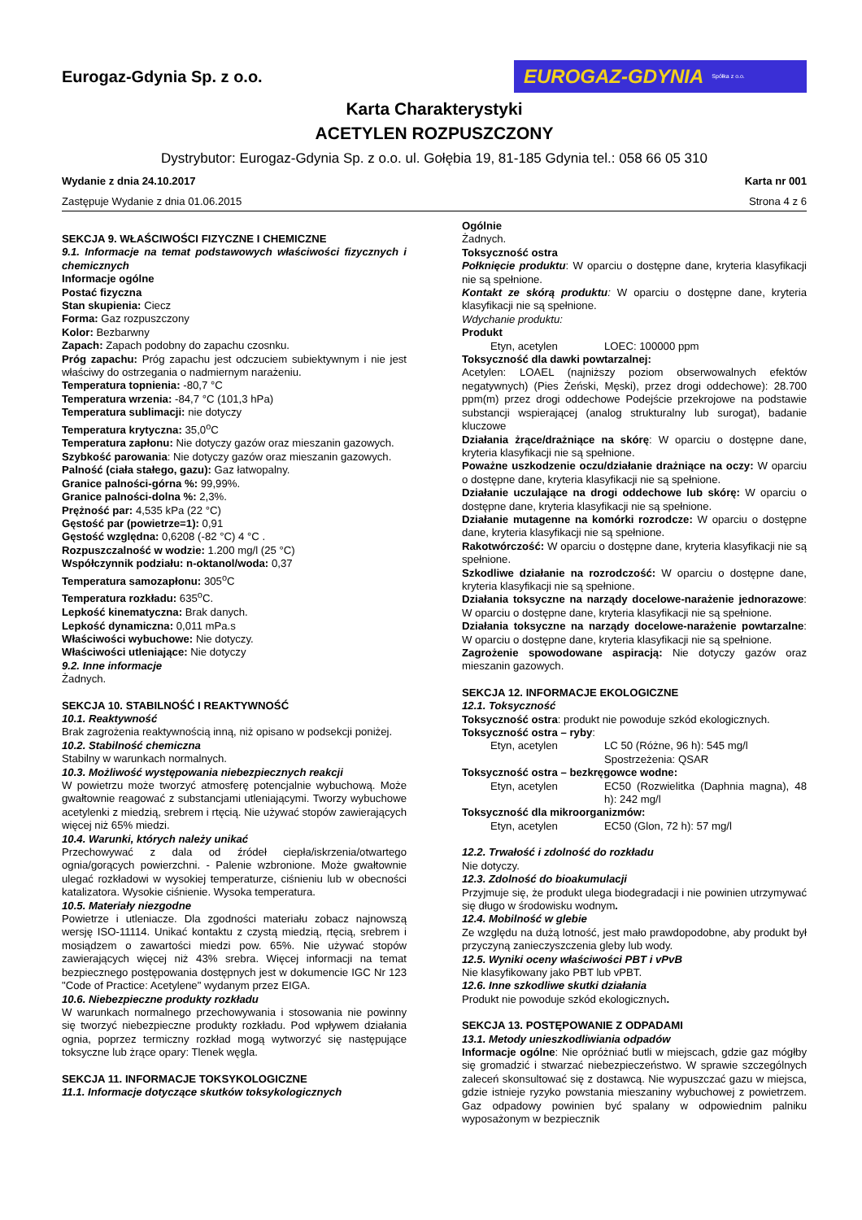Eurogaz-Gdynia Sp. z o.o.
EUROGAZ-GDYNIA Spółka z o.o.
Karta Charakterystyki
ACETYLEN ROZPUSZCZONY
Dystrybutor: Eurogaz-Gdynia Sp. z o.o. ul. Gołębia 19, 81-185 Gdynia tel.: 058 66 05 310
Wydanie z dnia 24.10.2017 Karta nr 001
Zastępuje Wydanie z dnia 01.06.2015 Strona 4 z 6
SEKCJA 9. WŁAŚCIWOŚCI FIZYCZNE I CHEMICZNE
9.1. Informacje na temat podstawowych właściwości fizycznych i chemicznych
Informacje ogólne
Postać fizyczna
Stan skupienia: Ciecz
Forma: Gaz rozpuszczony
Kolor: Bezbarwny
Zapach: Zapach podobny do zapachu czosnku.
Próg zapachu: Próg zapachu jest odczuciem subiektywnym i nie jest właściwy do ostrzegania o nadmiernym narażeniu.
Temperatura topnienia: -80,7 °C
Temperatura wrzenia: -84,7 °C (101,3 hPa)
Temperatura sublimacji: nie dotyczy
Temperatura krytyczna: 35,0<sup>o</sup>C
Temperatura zapłonu: Nie dotyczy gazów oraz mieszanin gazowych.
Szybkość parowania: Nie dotyczy gazów oraz mieszanin gazowych.
Palność (ciała stałego, gazu): Gaz łatwopalny.
Granice palności-górna %: 99,99%.
Granice palności-dolna %: 2,3%.
Prężność par: 4,535 kPa (22 °C)
Gęstość par (powietrze=1): 0,91
Gęstość względna: 0,6208 (-82 °C) 4 °C .
Rozpuszczalność w wodzie: 1.200 mg/l (25 °C)
Współczynnik podziału: n-oktanol/woda: 0,37
Temperatura samozapłonu: 305<sup>o</sup>C
Temperatura rozkładu: 635<sup>o</sup>C.
Lepkość kinematyczna: Brak danych.
Lepkość dynamiczna: 0,011 mPa.s
Właściwości wybuchowe: Nie dotyczy.
Właściwości utleniające: Nie dotyczy
9.2. Inne informacje
Żadnych.
SEKCJA 10. STABILNOŚĆ I REAKTYWNOŚĆ
10.1. Reaktywność
Brak zagrożenia reaktywnością inną, niż opisano w podsekcji poniżej.
10.2. Stabilność chemiczna
Stabilny w warunkach normalnych.
10.3. Możliwość występowania niebezpiecznych reakcji
W powietrzu może tworzyć atmosferę potencjalnie wybuchową. Może gwałtownie reagować z substancjami utleniającymi. Tworzy wybuchowe acetylenki z miedzią, srebrem i rtęcią. Nie używać stopów zawierających więcej niż 65% miedzi.
10.4. Warunki, których należy unikać
Przechowywać z dala od źródeł ciepła/iskrzenia/otwartego ognia/gorących powierzchni. - Palenie wzbronione. Może gwałtownie ulegać rozkładowi w wysokiej temperaturze, ciśnieniu lub w obecności katalizatora. Wysokie ciśnienie. Wysoka temperatura.
10.5. Materiały niezgodne
Powietrze i utleniacze. Dla zgodności materiału zobacz najnowszą wersję ISO-11114. Unikać kontaktu z czystą miedzią, rtęcią, srebrem i mosiądzem o zawartości miedzi pow. 65%. Nie używać stopów zawierających więcej niż 43% srebra. Więcej informacji na temat bezpiecznego postępowania dostępnych jest w dokumencie IGC Nr 123 "Code of Practice: Acetylene" wydanym przez EIGA.
10.6. Niebezpieczne produkty rozkładu
W warunkach normalnego przechowywania i stosowania nie powinny się tworzyć niebezpieczne produkty rozkładu. Pod wpływem działania ognia, poprzez termiczny rozkład mogą wytworzyć się następujące toksyczne lub żrące opary: Tlenek węgla.
SEKCJA 11. INFORMACJE TOKSYKOLOGICZNE
11.1. Informacje dotyczące skutków toksykologicznych
Ogólnie
Żadnych.
Toksyczność ostra
Połknięcie produktu: W oparciu o dostępne dane, kryteria klasyfikacji nie są spełnione.
Kontakt ze skórą produktu: W oparciu o dostępne dane, kryteria klasyfikacji nie są spełnione.
Wdychanie produktu:
Produkt
Etyn, acetylen LOEC: 100000 ppm
Toksyczność dla dawki powtarzalnej:
Acetylen: LOAEL (najniższy poziom obserwowalnych efektów negatywnych) (Pies Żeński, Męski), przez drogi oddechowe): 28.700 ppm(m) przez drogi oddechowe Podejście przekrojowe na podstawie substancji wspierającej (analog strukturalny lub surogat), badanie kluczowe
Działania żrące/drażniące na skórę: W oparciu o dostępne dane, kryteria klasyfikacji nie są spełnione.
Poważne uszkodzenie oczu/działanie drażniące na oczy: W oparciu o dostępne dane, kryteria klasyfikacji nie są spełnione.
Działanie uczulające na drogi oddechowe lub skórę: W oparciu o dostępne dane, kryteria klasyfikacji nie są spełnione.
Działanie mutagenne na komórki rozrodcze: W oparciu o dostępne dane, kryteria klasyfikacji nie są spełnione.
Rakotwórczość: W oparciu o dostępne dane, kryteria klasyfikacji nie są spełnione.
Szkodliwe działanie na rozrodczość: W oparciu o dostępne dane, kryteria klasyfikacji nie są spełnione.
Działania toksyczne na narządy docelowe-narażenie jednorazowe: W oparciu o dostępne dane, kryteria klasyfikacji nie są spełnione.
Działania toksyczne na narządy docelowe-narażenie powtarzalne: W oparciu o dostępne dane, kryteria klasyfikacji nie są spełnione.
Zagrożenie spowodowane aspiracją: Nie dotyczy gazów oraz mieszanin gazowych.
SEKCJA 12. INFORMACJE EKOLOGICZNE
12.1. Toksyczność
Toksyczność ostra: produkt nie powoduje szkód ekologicznych.
Toksyczność ostra – ryby:
Etyn, acetylen LC 50 (Różne, 96 h): 545 mg/l
Spostrzeżenia: QSAR
Toksyczność ostra – bezkręgowce wodne:
Etyn, acetylen EC50 (Rozwielitka (Daphnia magna), 48 h): 242 mg/l
Toksyczność dla mikroorganizmów:
Etyn, acetylen EC50 (Glon, 72 h): 57 mg/l
12.2. Trwałość i zdolność do rozkładu
Nie dotyczy.
12.3. Zdolność do bioakumulacji
Przyjmuje się, że produkt ulega biodegradacji i nie powinien utrzymywać się długo w środowisku wodnym.
12.4. Mobilność w glebie
Ze względu na dużą lotność, jest mało prawdopodobne, aby produkt był przyczyną zanieczyszczenia gleby lub wody.
12.5. Wyniki oceny właściwości PBT i vPvB
Nie klasyfikowany jako PBT lub vPBT.
12.6. Inne szkodliwe skutki działania
Produkt nie powoduje szkód ekologicznych.
SEKCJA 13. POSTĘPOWANIE Z ODPADAMI
13.1. Metody unieszkodliwiania odpadów
Informacje ogólne: Nie opróżniać butli w miejscach, gdzie gaz mógłby się gromadzić i stwarzać niebezpieczeństwo. W sprawie szczególnych zaleceń skonsultować się z dostawcą. Nie wypuszczać gazu w miejsca, gdzie istnieje ryzyko powstania mieszaniny wybuchowej z powietrzem. Gaz odpadowy powinien być spalany w odpowiednim palniku wyposażonym w bezpiecznik